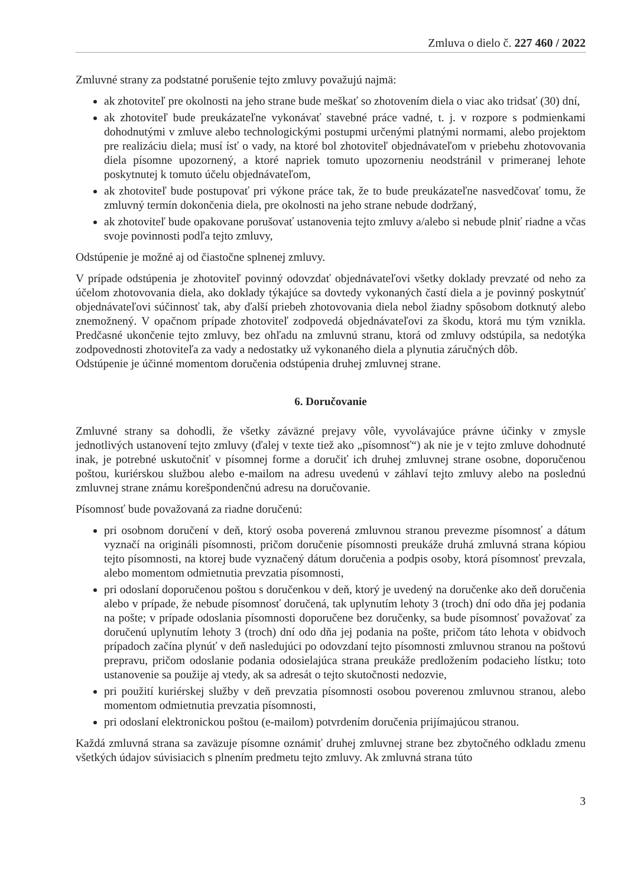Zmluva o dielo č. 227 460 / 2022
Zmluvné strany za podstatné porušenie tejto zmluvy považujú najmä:
ak zhotoviteľ pre okolnosti na jeho strane bude meškať so zhotovením diela o viac ako tridsať (30) dní,
ak zhotoviteľ bude preukázateľne vykonávať stavebné práce vadné, t. j. v rozpore s podmienkami dohodnutými v zmluve alebo technologickými postupmi určenými platnými normami, alebo projektom pre realizáciu diela; musí ísť o vady, na ktoré bol zhotoviteľ objednávateľom v priebehu zhotovovania diela písomne upozornený, a ktoré napriek tomuto upozorneniu neodstránil v primeranej lehote poskytnutej k tomuto účelu objednávateľom,
ak zhotoviteľ bude postupovať pri výkone práce tak, že to bude preukázateľne nasvedčovať tomu, že zmluvný termín dokončenia diela, pre okolnosti na jeho strane nebude dodržaný,
ak zhotoviteľ bude opakovane porušovať ustanovenia tejto zmluvy a/alebo si nebude plniť riadne a včas svoje povinnosti podľa tejto zmluvy,
Odstúpenie je možné aj od čiastočne splnenej zmluvy.
V prípade odstúpenia je zhotoviteľ povinný odovzdať objednávateľovi všetky doklady prevzaté od neho za účelom zhotovovania diela, ako doklady týkajúce sa dovtedy vykonaných častí diela a je povinný poskytnúť objednávateľovi súčinnosť tak, aby ďalší priebeh zhotovovania diela nebol žiadny spôsobom dotknutý alebo znemožnený. V opačnom prípade zhotoviteľ zodpovedá objednávateľovi za škodu, ktorá mu tým vznikla. Predčasné ukončenie tejto zmluvy, bez ohľadu na zmluvnú stranu, ktorá od zmluvy odstúpila, sa nedotýka zodpovednosti zhotoviteľa za vady a nedostatky už vykonaného diela a plynutia záručných dôb.
Odstúpenie je účinné momentom doručenia odstúpenia druhej zmluvnej strane.
6. Doručovanie
Zmluvné strany sa dohodli, že všetky záväzné prejavy vôle, vyvolávajúce právne účinky v zmysle jednotlivých ustanovení tejto zmluvy (ďalej v texte tiež ako „písomnosť“) ak nie je v tejto zmluve dohodnuté inak, je potrebné uskutočniť v písomnej forme a doručiť ich druhej zmluvnej strane osobne, doporučenou poštou, kuriérskou službou alebo e-mailom na adresu uvedenú v záhlaví tejto zmluvy alebo na poslednú zmluvnej strane známu korešpondenčnú adresu na doručovanie.
Písomnosť bude považovaná za riadne doručenú:
pri osobnom doručení v deň, ktorý osoba poverená zmluvnou stranou prevezme písomnosť a dátum vyznačí na origináli písomnosti, pričom doručenie písomnosti preukáže druhá zmluvná strana kópiou tejto písomnosti, na ktorej bude vyznačený dátum doručenia a podpis osoby, ktorá písomnosť prevzala, alebo momentom odmietnutia prevzatia písomnosti,
pri odoslaní doporučenou poštou s doručenkou v deň, ktorý je uvedený na doručenke ako deň doručenia alebo v prípade, že nebude písomnosť doručená, tak uplynutím lehoty 3 (troch) dní odo dňa jej podania na pošte; v prípade odoslania písomnosti doporučene bez doručenky, sa bude písomnosť považovať za doručenú uplynutím lehoty 3 (troch) dní odo dňa jej podania na pošte, pričom táto lehota v obidvoch prípadoch začína plynúť v deň nasledujúci po odovzdaní tejto písomnosti zmluvnou stranou na poštovú prepravu, pričom odoslanie podania odosielajúca strana preukáže predložením podacieho lístku; toto ustanovenie sa použije aj vtedy, ak sa adresát o tejto skutočnosti nedozvie,
pri použití kuriérskej služby v deň prevzatia písomnosti osobou poverenou zmluvnou stranou, alebo momentom odmietnutia prevzatia písomnosti,
pri odoslaní elektronickou poštou (e-mailom) potvrdením doručenia prijímajúcou stranou.
Každá zmluvná strana sa zaväzuje písomne oznámiť druhej zmluvnej strane bez zbytočného odkladu zmenu všetkých údajov súvisiacich s plnením predmetu tejto zmluvy. Ak zmluvná strana túto
3